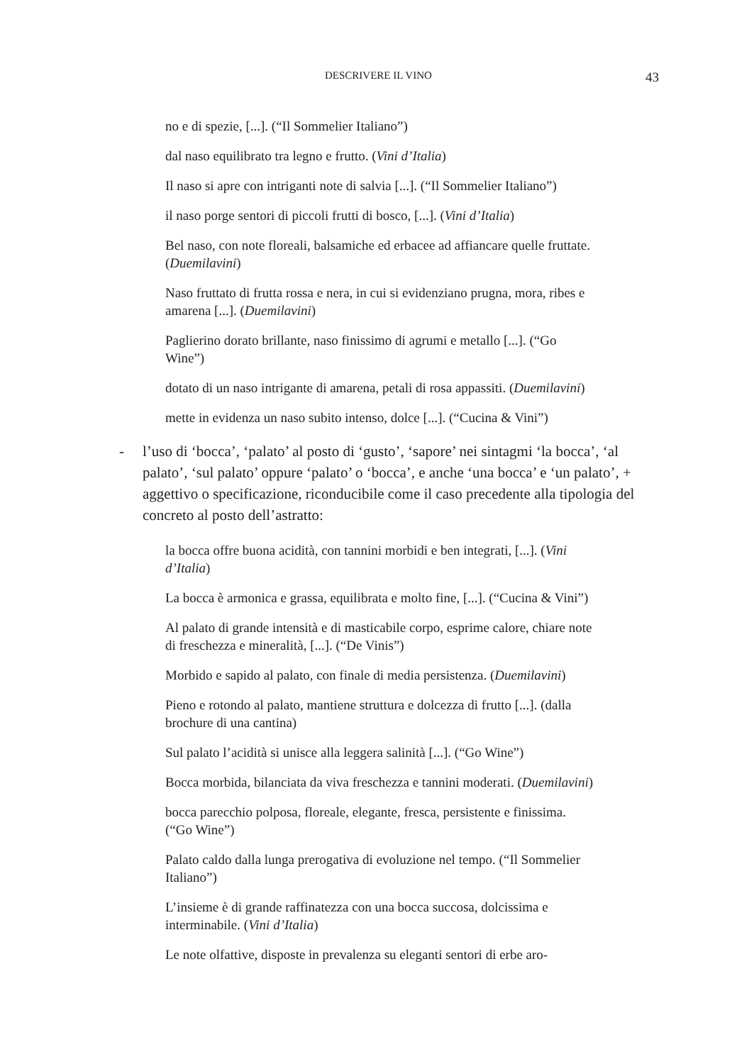DESCRIVERE IL VINO 43
no e di spezie, [...]. (“Il Sommelier Italiano”)
dal naso equilibrato tra legno e frutto. (Vini d’Italia)
Il naso si apre con intriganti note di salvia [...]. (“Il Sommelier Italiano”)
il naso porge sentori di piccoli frutti di bosco, [...]. (Vini d’Italia)
Bel naso, con note floreali, balsamiche ed erbacee ad affiancare quelle fruttate. (Duemilavini)
Naso fruttato di frutta rossa e nera, in cui si evidenziano prugna, mora, ribes e amarena [...]. (Duemilavini)
Paglierino dorato brillante, naso finissimo di agrumi e metallo [...]. (“Go Wine”)
dotato di un naso intrigante di amarena, petali di rosa appassiti. (Duemilavini)
mette in evidenza un naso subito intenso, dolce [...]. (“Cucina & Vini”)
- l’uso di ‘bocca’, ‘palato’ al posto di ‘gusto’, ‘sapore’ nei sintagmi ‘la bocca’, ‘al palato’, ‘sul palato’ oppure ‘palato’ o ‘bocca’, e anche ‘una bocca’ e ‘un palato’, + aggettivo o specificazione, riconducibile come il caso precedente alla tipologia del concreto al posto dell’astratto:
la bocca offre buona acidità, con tannini morbidi e ben integrati, [...]. (Vini d’Italia)
La bocca è armonica e grassa, equilibrata e molto fine, [...]. (“Cucina & Vini”)
Al palato di grande intensità e di masticabile corpo, esprime calore, chiare note di freschezza e mineralità, [...]. (“De Vinis”)
Morbido e sapido al palato, con finale di media persistenza. (Duemilavini)
Pieno e rotondo al palato, mantiene struttura e dolcezza di frutto [...]. (dalla brochure di una cantina)
Sul palato l’acidità si unisce alla leggera salinità [...]. (“Go Wine”)
Bocca morbida, bilanciata da viva freschezza e tannini moderati. (Duemilavini)
bocca parecchio polposa, floreale, elegante, fresca, persistente e finissima. (“Go Wine”)
Palato caldo dalla lunga prerogativa di evoluzione nel tempo. (“Il Sommelier Italiano”)
L’insieme è di grande raffinatezza con una bocca succosa, dolcissima e interminabile. (Vini d’Italia)
Le note olfattive, disposte in prevalenza su eleganti sentori di erbe aro-